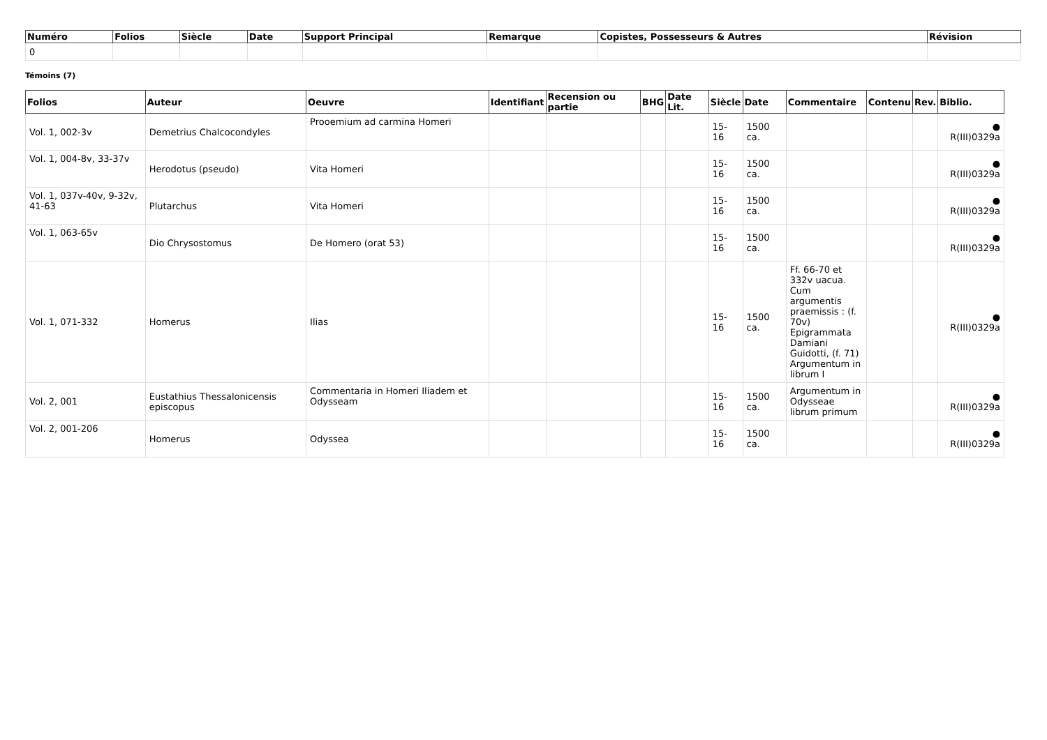| Numéro | Folios | Siècle | Date | Support Principal | Remarque | Copistes, Possesseurs & Autres | Révision |
| --- | --- | --- | --- | --- | --- | --- | --- |
| 0 | | | | | | | |
Témoins (7)
| Folios | Auteur | Oeuvre | Identifiant | Recension ou partie | BHG | Date Lit. | Siècle | Date | Commentaire | Contenu | Rev. | Biblio. |
| --- | --- | --- | --- | --- | --- | --- | --- | --- | --- | --- | --- | --- |
| Vol. 1, 002-3v | Demetrius Chalcocondyles | Prooemium ad carmina Homeri | | | | | 15-16 | 1500 ca. | | | | ● R(III)0329a |
| Vol. 1, 004-8v, 33-37v | Herodotus (pseudo) | Vita Homeri | | | | | 15-16 | 1500 ca. | | | | ● R(III)0329a |
| Vol. 1, 037v-40v, 9-32v, 41-63 | Plutarchus | Vita Homeri | | | | | 15-16 | 1500 ca. | | | | ● R(III)0329a |
| Vol. 1, 063-65v | Dio Chrysostomus | De Homero (orat 53) | | | | | 15-16 | 1500 ca. | | | | ● R(III)0329a |
| Vol. 1, 071-332 | Homerus | Ilias | | | | | 15-16 | 1500 ca. | Ff. 66-70 et 332v uacua. Cum argumentis praemissis : (f. 70v) Epigrammata Damiani Guidotti, (f. 71) Argumentum in librum I | | | ● R(III)0329a |
| Vol. 2, 001 | Eustathius Thessalonicensis episcopus | Commentaria in Homeri Iliadem et Odysseam | | | | | 15-16 | 1500 ca. | Argumentum in Odysseae librum primum | | | ● R(III)0329a |
| Vol. 2, 001-206 | Homerus | Odyssea | | | | | 15-16 | 1500 ca. | | | | ● R(III)0329a |